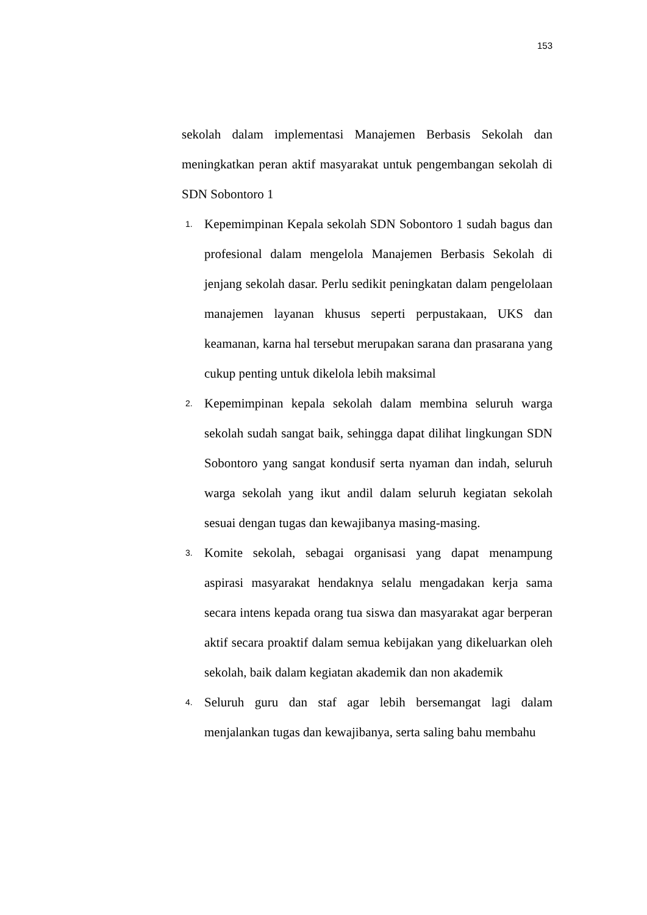153
sekolah dalam implementasi Manajemen Berbasis Sekolah dan meningkatkan peran aktif masyarakat untuk pengembangan sekolah di SDN Sobontoro 1
1. Kepemimpinan Kepala sekolah SDN Sobontoro 1 sudah bagus dan profesional dalam mengelola Manajemen Berbasis Sekolah di jenjang sekolah dasar. Perlu sedikit peningkatan dalam pengelolaan manajemen layanan khusus seperti perpustakaan, UKS dan keamanan, karna hal tersebut merupakan sarana dan prasarana yang cukup penting untuk dikelola lebih maksimal
2. Kepemimpinan kepala sekolah dalam membina seluruh warga sekolah sudah sangat baik, sehingga dapat dilihat lingkungan SDN Sobontoro yang sangat kondusif serta nyaman dan indah, seluruh warga sekolah yang ikut andil dalam seluruh kegiatan sekolah sesuai dengan tugas dan kewajibanya masing-masing.
3. Komite sekolah, sebagai organisasi yang dapat menampung aspirasi masyarakat hendaknya selalu mengadakan kerja sama secara intens kepada orang tua siswa dan masyarakat agar berperan aktif secara proaktif dalam semua kebijakan yang dikeluarkan oleh sekolah, baik dalam kegiatan akademik dan non akademik
4. Seluruh guru dan staf agar lebih bersemangat lagi dalam menjalankan tugas dan kewajibanya, serta saling bahu membahu